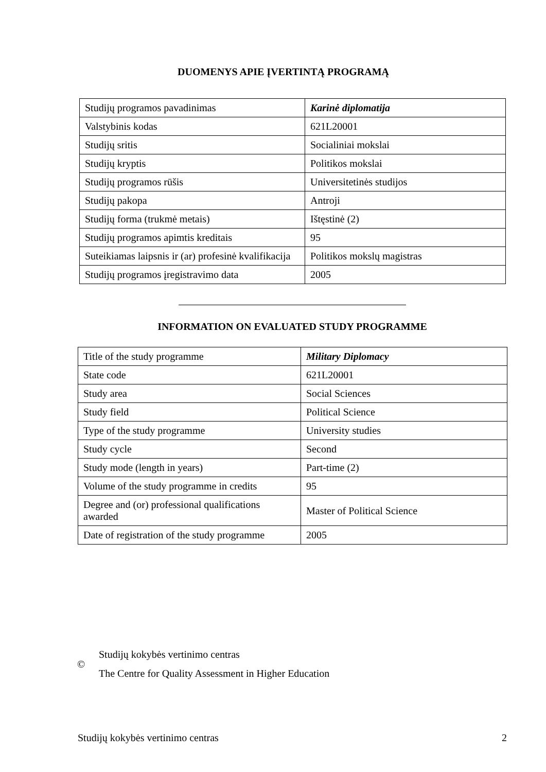DUOMENYS APIE ĮVERTINTĄ PROGRAMĄ
| Studijų programos pavadinimas | Karinė diplomatija |
| Valstybinis kodas | 621L20001 |
| Studijų sritis | Socialiniai mokslai |
| Studijų kryptis | Politikos mokslai |
| Studijų programos rūšis | Universitetinės studijos |
| Studijų pakopa | Antroji |
| Studijų forma (trukmė metais) | Ištęstinė (2) |
| Studijų programos apimtis kreditais | 95 |
| Suteikiamas laipsnis ir (ar) profesinė kvalifikacija | Politikos mokslų magistras |
| Studijų programos įregistravimo data | 2005 |
INFORMATION ON EVALUATED STUDY PROGRAMME
| Title of the study programme | Military Diplomacy |
| State code | 621L20001 |
| Study area | Social Sciences |
| Study field | Political Science |
| Type of the study programme | University studies |
| Study cycle | Second |
| Study mode (length in years) | Part-time (2) |
| Volume of the study programme in credits | 95 |
| Degree and (or) professional qualifications awarded | Master of Political Science |
| Date of registration of the study programme | 2005 |
©
Studijų kokybės vertinimo centras
The Centre for Quality Assessment in Higher Education
Studijų kokybės vertinimo centras 2